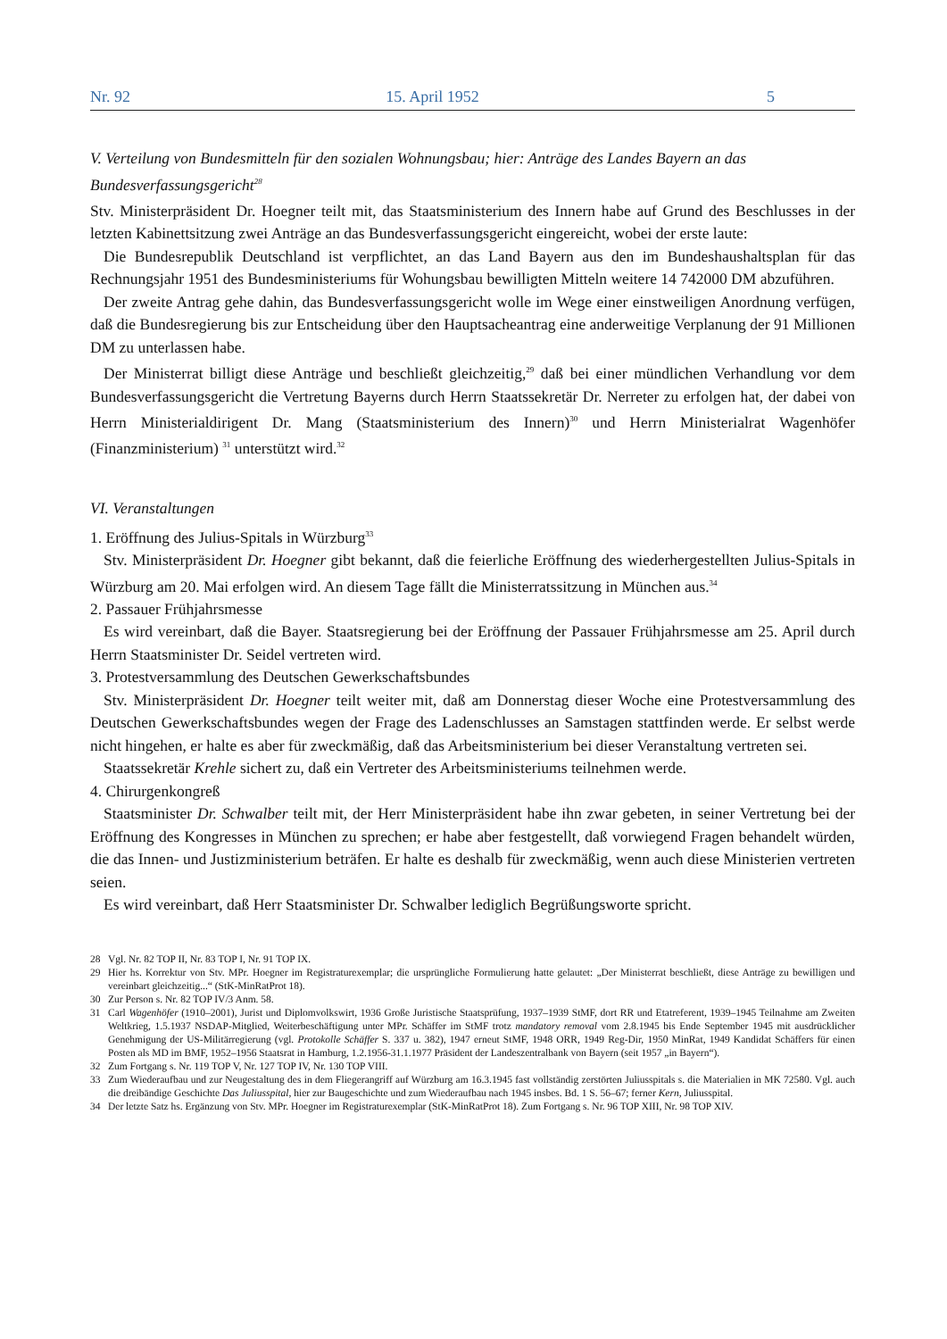Nr. 92 15. April 1952 5
V. Verteilung von Bundesmitteln für den sozialen Wohnungsbau; hier: Anträge des Landes Bayern an das Bundesverfassungsgericht<sup>28</sup>
Stv. Ministerpräsident Dr. Hoegner teilt mit, das Staatsministerium des Innern habe auf Grund des Beschlusses in der letzten Kabinettsitzung zwei Anträge an das Bundesverfassungsgericht eingereicht, wobei der erste laute:
Die Bundesrepublik Deutschland ist verpflichtet, an das Land Bayern aus den im Bundeshaushaltsplan für das Rechnungsjahr 1951 des Bundesministeriums für Wohungsbau bewilligten Mitteln weitere 14 742000 DM abzuführen.
Der zweite Antrag gehe dahin, das Bundesverfassungsgericht wolle im Wege einer einstweiligen Anordnung verfügen, daß die Bundesregierung bis zur Entscheidung über den Hauptsacheantrag eine anderweitige Verplanung der 91 Millionen DM zu unterlassen habe.
Der Ministerrat billigt diese Anträge und beschließt gleichzeitig,<sup>29</sup> daß bei einer mündlichen Verhandlung vor dem Bundesverfassungsgericht die Vertretung Bayerns durch Herrn Staatssekretär Dr. Nerreter zu erfolgen hat, der dabei von Herrn Ministerialdirigent Dr. Mang (Staatsministerium des Innern)<sup>30</sup> und Herrn Ministerialrat Wagenhöfer (Finanzministerium) <sup>31</sup> unterstützt wird.<sup>32</sup>
VI. Veranstaltungen
1. Eröffnung des Julius-Spitals in Würzburg<sup>33</sup>
Stv. Ministerpräsident Dr. Hoegner gibt bekannt, daß die feierliche Eröffnung des wiederhergestellten Julius-Spitals in Würzburg am 20. Mai erfolgen wird. An diesem Tage fällt die Ministerratssitzung in München aus.<sup>34</sup>
2. Passauer Frühjahrsmesse
Es wird vereinbart, daß die Bayer. Staatsregierung bei der Eröffnung der Passauer Frühjahrsmesse am 25. April durch Herrn Staatsminister Dr. Seidel vertreten wird.
3. Protestversammlung des Deutschen Gewerkschaftsbundes
Stv. Ministerpräsident Dr. Hoegner teilt weiter mit, daß am Donnerstag dieser Woche eine Protestversammlung des Deutschen Gewerkschaftsbundes wegen der Frage des Ladenschlusses an Samstagen stattfinden werde. Er selbst werde nicht hingehen, er halte es aber für zweckmäßig, daß das Arbeitsministerium bei dieser Veranstaltung vertreten sei.
Staatssekretär Krehle sichert zu, daß ein Vertreter des Arbeitsministeriums teilnehmen werde.
4. Chirurgenkongreß
Staatsminister Dr. Schwalber teilt mit, der Herr Ministerpräsident habe ihn zwar gebeten, in seiner Vertretung bei der Eröffnung des Kongresses in München zu sprechen; er habe aber festgestellt, daß vorwiegend Fragen behandelt würden, die das Innen- und Justizministerium beträfen. Er halte es deshalb für zweckmäßig, wenn auch diese Ministerien vertreten seien.
Es wird vereinbart, daß Herr Staatsminister Dr. Schwalber lediglich Begrüßungsworte spricht.
28 Vgl. Nr. 82 TOP II, Nr. 83 TOP I, Nr. 91 TOP IX.
29 Hier hs. Korrektur von Stv. MPr. Hoegner im Registraturexemplar; die ursprüngliche Formulierung hatte gelautet: „Der Ministerrat beschließt, diese Anträge zu bewilligen und vereinbart gleichzeitig...“ (StK-MinRatProt 18).
30 Zur Person s. Nr. 82 TOP IV/3 Anm. 58.
31 Carl Wagenhöfer (1910–2001), Jurist und Diplomvolkswirt, 1936 Große Juristische Staatsprüfung, 1937–1939 StMF, dort RR und Etatreferent, 1939–1945 Teilnahme am Zweiten Weltkrieg, 1.5.1937 NSDAP-Mitglied, Weiterbeschäftigung unter MPr. Schäffer im StMF trotz mandatory removal vom 2.8.1945 bis Ende September 1945 mit ausdrücklicher Genehmigung der US-Militärregierung (vgl. Protokolle Schäffer S. 337 u. 382), 1947 erneut StMF, 1948 ORR, 1949 Reg-Dir, 1950 MinRat, 1949 Kandidat Schäffers für einen Posten als MD im BMF, 1952–1956 Staatsrat in Hamburg, 1.2.1956-31.1.1977 Präsident der Landeszentralbank von Bayern (seit 1957 „in Bayern“).
32 Zum Fortgang s. Nr. 119 TOP V, Nr. 127 TOP IV, Nr. 130 TOP VIII.
33 Zum Wiederaufbau und zur Neugestaltung des in dem Fliegerangriff auf Würzburg am 16.3.1945 fast vollständig zerstörten Juliusspitals s. die Materialien in MK 72580. Vgl. auch die dreibändige Geschichte Das Juliusspital, hier zur Baugeschichte und zum Wiederaufbau nach 1945 insbes. Bd. 1 S. 56–67; ferner Kern, Juliusspital.
34 Der letzte Satz hs. Ergänzung von Stv. MPr. Hoegner im Registraturexemplar (StK-MinRatProt 18). Zum Fortgang s. Nr. 96 TOP XIII, Nr. 98 TOP XIV.